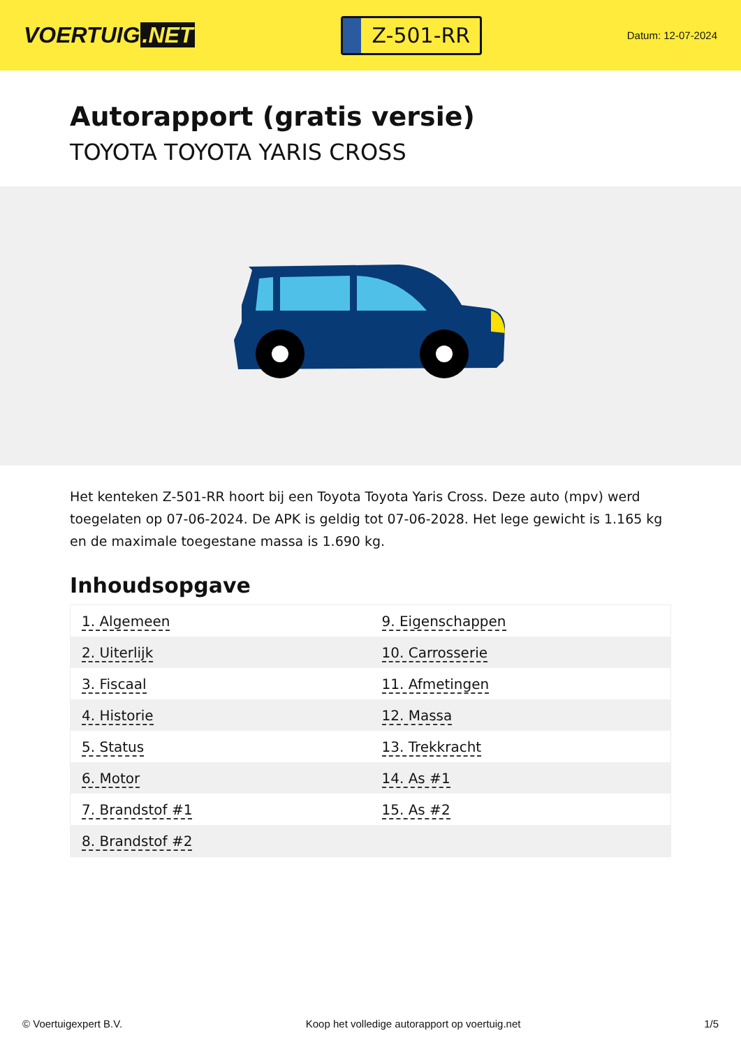VOERTUIG.NET
Z-501-RR
Datum: 12-07-2024
Autorapport (gratis versie)
TOYOTA TOYOTA YARIS CROSS
Het kenteken Z-501-RR hoort bij een Toyota Toyota Yaris Cross. Deze auto (mpv) werd toegelaten op 07-06-2024. De APK is geldig tot 07-06-2028. Het lege gewicht is 1.165 kg en de maximale toegestane massa is 1.690 kg.
Inhoudsopgave
| 1. Algemeen | 9. Eigenschappen |
| 2. Uiterlijk | 10. Carrosserie |
| 3. Fiscaal | 11. Afmetingen |
| 4. Historie | 12. Massa |
| 5. Status | 13. Trekkracht |
| 6. Motor | 14. As #1 |
| 7. Brandstof #1 | 15. As #2 |
| 8. Brandstof #2 | |
© Voertuigexpert B.V. Koop het volledige autorapport op voertuig.net 1/5